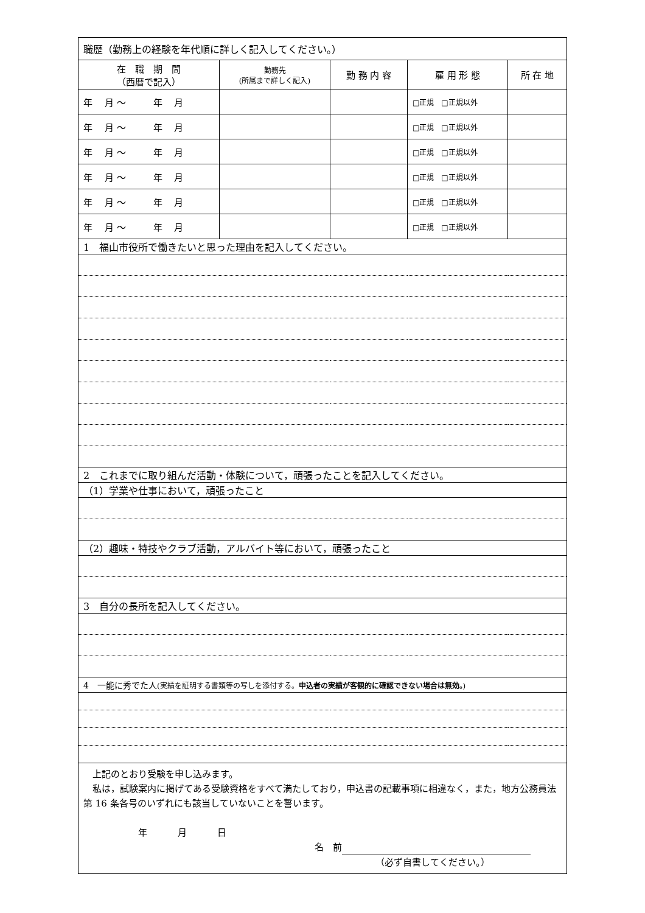| 職歴（勤務上の経験を年代順に詳しく記入してください。） | | | | |
| 在 職 期 間 （西暦で記入） | 勤務先 (所属まで詳しく記入) | 勤 務 内 容 | 雇 用 形 態 | 所 在 地 |
| 年 月 ～ 年 月 | | | □正規 □正規以外 | |
| 年 月 ～ 年 月 | | | □正規 □正規以外 | |
| 年 月 ～ 年 月 | | | □正規 □正規以外 | |
| 年 月 ～ 年 月 | | | □正規 □正規以外 | |
| 年 月 ～ 年 月 | | | □正規 □正規以外 | |
| 年 月 ～ 年 月 | | | □正規 □正規以外 | |
| 1 福山市役所で働きたいと思った理由を記入してください。 | | | | |
| 2 これまでに取り組んだ活動・体験について，頑張ったことを記入してください。 | | | | |
| （1）学業や仕事において，頑張ったこと | | | | |
| （2）趣味・特技やクラブ活動，アルバイト等において，頑張ったこと | | | | |
| 3 自分の長所を記入してください。 | | | | |
| 4 一能に秀でた人 (実績を証明する書類等の写しを添付する。 申込者の実績が客観的に確認できない場合は無効。 ) | | | | |
| 上記のとおり受験を申し込みます。 私は，試験案内に掲げてある受験資格をすべて満たしており，申込書の記載事項に相違なく，また，地方公務員法第 16 条各号のいずれにも該当していないことを誓います。 年 月 日 名 前 （必ず自書してください。） | | | | |